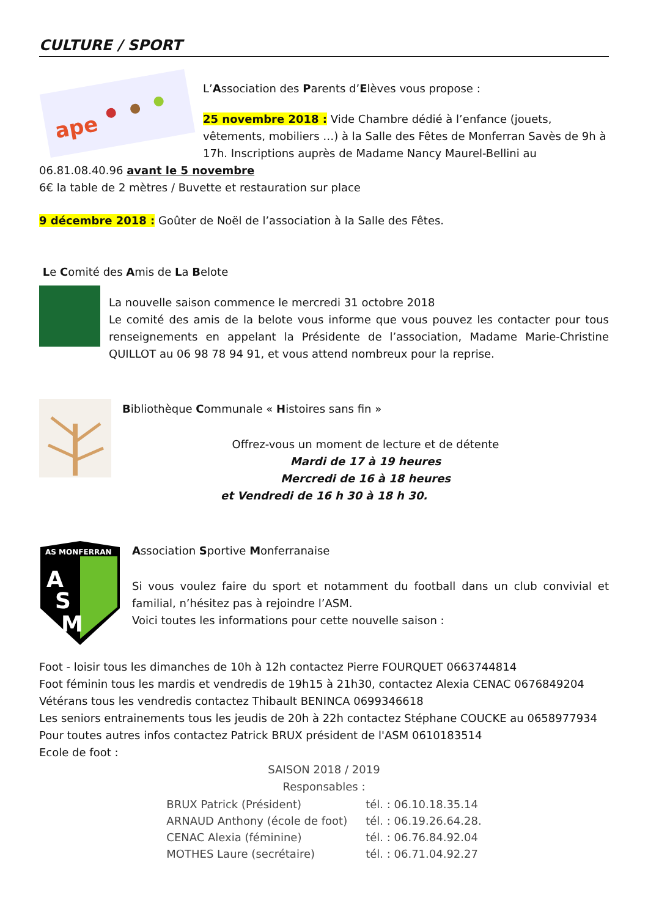CULTURE / SPORT
ape
L’Association des Parents d’Elèves vous propose :
25 novembre 2018 : Vide Chambre dédié à l’enfance (jouets, vêtements, mobiliers …) à la Salle des Fêtes de Monferran Savès de 9h à 17h. Inscriptions auprès de Madame Nancy Maurel-Bellini au 06.81.08.40.96 avant le 5 novembre
6€ la table de 2 mètres / Buvette et restauration sur place
9 décembre 2018 : Goûter de Noël de l’association à la Salle des Fêtes.
Le Comité des Amis de La Belote
La nouvelle saison commence le mercredi 31 octobre 2018
Le comité des amis de la belote vous informe que vous pouvez les contacter pour tous renseignements en appelant la Présidente de l’association, Madame Marie-Christine QUILLOT au 06 98 78 94 91, et vous attend nombreux pour la reprise.
Bibliothèque Communale « Histoires sans fin »
Offrez-vous un moment de lecture et de détente
Mardi de 17 à 19 heures
Mercredi de 16 à 18 heures
et Vendredi de 16 h 30 à 18 h 30.
AS MONFERRAN
A
S
M
Association Sportive Monferranaise
Si vous voulez faire du sport et notamment du football dans un club convivial et familial, n’hésitez pas à rejoindre l’ASM.
Voici toutes les informations pour cette nouvelle saison :
Foot - loisir tous les dimanches de 10h à 12h contactez Pierre FOURQUET 0663744814
Foot féminin tous les mardis et vendredis de 19h15 à 21h30, contactez Alexia CENAC 0676849204
Vétérans tous les vendredis contactez Thibault BENINCA 0699346618
Les seniors entrainements tous les jeudis de 20h à 22h contactez Stéphane COUCKE au 0658977934
Pour toutes autres infos contactez Patrick BRUX président de l'ASM 0610183514
Ecole de foot :
SAISON 2018 / 2019
Responsables :
| BRUX Patrick (Président) | tél. : 06.10.18.35.14 |
| ARNAUD Anthony (école de foot) | tél. : 06.19.26.64.28. |
| CENAC Alexia (féminine) | tél. : 06.76.84.92.04 |
| MOTHES Laure (secrétaire) | tél. : 06.71.04.92.27 |